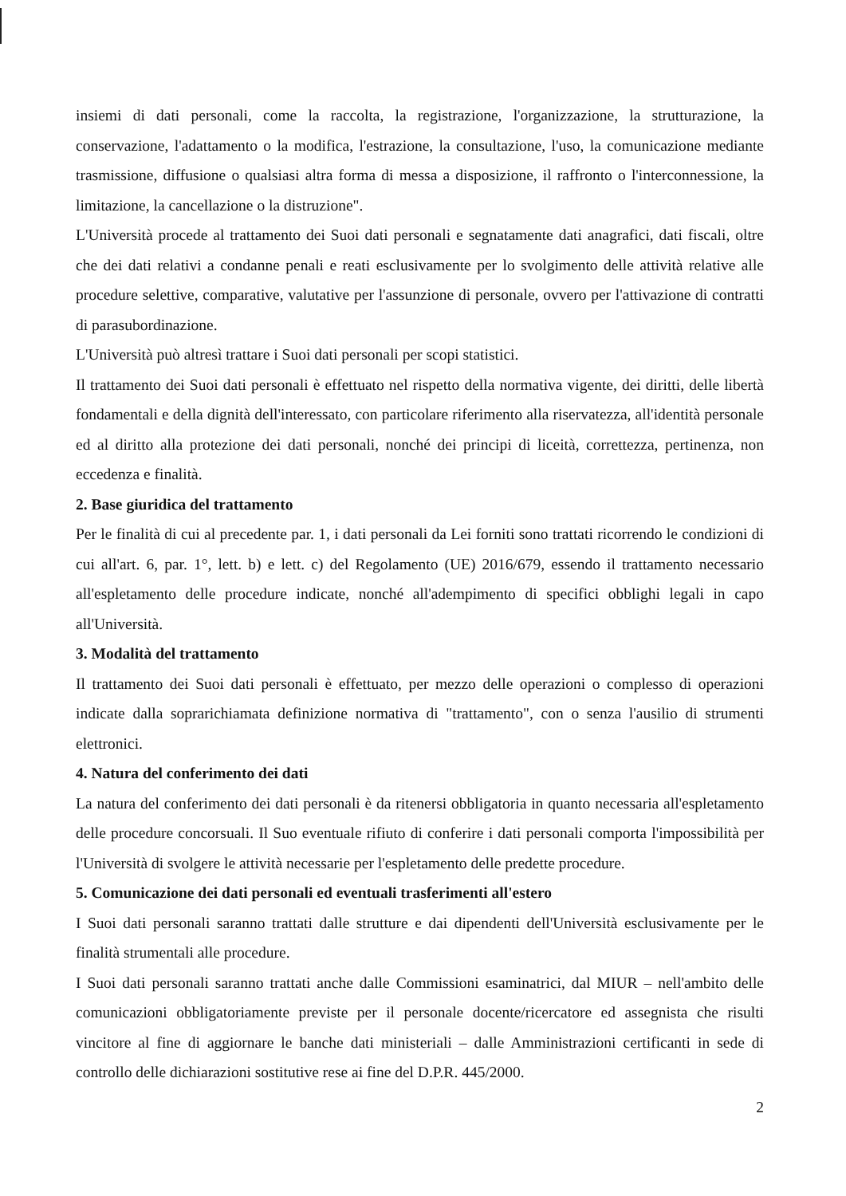insiemi di dati personali, come la raccolta, la registrazione, l'organizzazione, la strutturazione, la conservazione, l'adattamento o la modifica, l'estrazione, la consultazione, l'uso, la comunicazione mediante trasmissione, diffusione o qualsiasi altra forma di messa a disposizione, il raffronto o l'interconnessione, la limitazione, la cancellazione o la distruzione".
L'Università procede al trattamento dei Suoi dati personali e segnatamente dati anagrafici, dati fiscali, oltre che dei dati relativi a condanne penali e reati esclusivamente per lo svolgimento delle attività relative alle procedure selettive, comparative, valutative per l'assunzione di personale, ovvero per l'attivazione di contratti di parasubordinazione.
L'Università può altresì trattare i Suoi dati personali per scopi statistici.
Il trattamento dei Suoi dati personali è effettuato nel rispetto della normativa vigente, dei diritti, delle libertà fondamentali e della dignità dell'interessato, con particolare riferimento alla riservatezza, all'identità personale ed al diritto alla protezione dei dati personali, nonché dei principi di liceità, correttezza, pertinenza, non eccedenza e finalità.
2. Base giuridica del trattamento
Per le finalità di cui al precedente par. 1, i dati personali da Lei forniti sono trattati ricorrendo le condizioni di cui all'art. 6, par. 1°, lett. b) e lett. c) del Regolamento (UE) 2016/679, essendo il trattamento necessario all'espletamento delle procedure indicate, nonché all'adempimento di specifici obblighi legali in capo all'Università.
3. Modalità del trattamento
Il trattamento dei Suoi dati personali è effettuato, per mezzo delle operazioni o complesso di operazioni indicate dalla soprarichiamata definizione normativa di "trattamento", con o senza l'ausilio di strumenti elettronici.
4. Natura del conferimento dei dati
La natura del conferimento dei dati personali è da ritenersi obbligatoria in quanto necessaria all'espletamento delle procedure concorsuali. Il Suo eventuale rifiuto di conferire i dati personali comporta l'impossibilità per l'Università di svolgere le attività necessarie per l'espletamento delle predette procedure.
5. Comunicazione dei dati personali ed eventuali trasferimenti all'estero
I Suoi dati personali saranno trattati dalle strutture e dai dipendenti dell'Università esclusivamente per le finalità strumentali alle procedure.
I Suoi dati personali saranno trattati anche dalle Commissioni esaminatrici, dal MIUR – nell'ambito delle comunicazioni obbligatoriamente previste per il personale docente/ricercatore ed assegnista che risulti vincitore al fine di aggiornare le banche dati ministeriali – dalle Amministrazioni certificanti in sede di controllo delle dichiarazioni sostitutive rese ai fine del D.P.R. 445/2000.
2